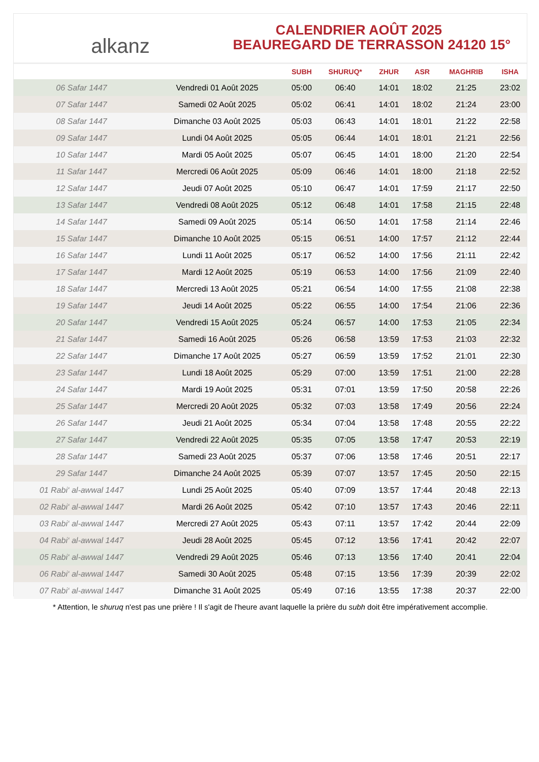alkanz
CALENDRIER AOÛT 2025
BEAUREGARD DE TERRASSON 24120 15°
| | | SUBH | SHURUQ* | ZHUR | ASR | MAGHRIB | ISHA |
| --- | --- | --- | --- | --- | --- | --- | --- |
| 06 Safar 1447 | Vendredi 01 Août 2025 | 05:00 | 06:40 | 14:01 | 18:02 | 21:25 | 23:02 |
| 07 Safar 1447 | Samedi 02 Août 2025 | 05:02 | 06:41 | 14:01 | 18:02 | 21:24 | 23:00 |
| 08 Safar 1447 | Dimanche 03 Août 2025 | 05:03 | 06:43 | 14:01 | 18:01 | 21:22 | 22:58 |
| 09 Safar 1447 | Lundi 04 Août 2025 | 05:05 | 06:44 | 14:01 | 18:01 | 21:21 | 22:56 |
| 10 Safar 1447 | Mardi 05 Août 2025 | 05:07 | 06:45 | 14:01 | 18:00 | 21:20 | 22:54 |
| 11 Safar 1447 | Mercredi 06 Août 2025 | 05:09 | 06:46 | 14:01 | 18:00 | 21:18 | 22:52 |
| 12 Safar 1447 | Jeudi 07 Août 2025 | 05:10 | 06:47 | 14:01 | 17:59 | 21:17 | 22:50 |
| 13 Safar 1447 | Vendredi 08 Août 2025 | 05:12 | 06:48 | 14:01 | 17:58 | 21:15 | 22:48 |
| 14 Safar 1447 | Samedi 09 Août 2025 | 05:14 | 06:50 | 14:01 | 17:58 | 21:14 | 22:46 |
| 15 Safar 1447 | Dimanche 10 Août 2025 | 05:15 | 06:51 | 14:00 | 17:57 | 21:12 | 22:44 |
| 16 Safar 1447 | Lundi 11 Août 2025 | 05:17 | 06:52 | 14:00 | 17:56 | 21:11 | 22:42 |
| 17 Safar 1447 | Mardi 12 Août 2025 | 05:19 | 06:53 | 14:00 | 17:56 | 21:09 | 22:40 |
| 18 Safar 1447 | Mercredi 13 Août 2025 | 05:21 | 06:54 | 14:00 | 17:55 | 21:08 | 22:38 |
| 19 Safar 1447 | Jeudi 14 Août 2025 | 05:22 | 06:55 | 14:00 | 17:54 | 21:06 | 22:36 |
| 20 Safar 1447 | Vendredi 15 Août 2025 | 05:24 | 06:57 | 14:00 | 17:53 | 21:05 | 22:34 |
| 21 Safar 1447 | Samedi 16 Août 2025 | 05:26 | 06:58 | 13:59 | 17:53 | 21:03 | 22:32 |
| 22 Safar 1447 | Dimanche 17 Août 2025 | 05:27 | 06:59 | 13:59 | 17:52 | 21:01 | 22:30 |
| 23 Safar 1447 | Lundi 18 Août 2025 | 05:29 | 07:00 | 13:59 | 17:51 | 21:00 | 22:28 |
| 24 Safar 1447 | Mardi 19 Août 2025 | 05:31 | 07:01 | 13:59 | 17:50 | 20:58 | 22:26 |
| 25 Safar 1447 | Mercredi 20 Août 2025 | 05:32 | 07:03 | 13:58 | 17:49 | 20:56 | 22:24 |
| 26 Safar 1447 | Jeudi 21 Août 2025 | 05:34 | 07:04 | 13:58 | 17:48 | 20:55 | 22:22 |
| 27 Safar 1447 | Vendredi 22 Août 2025 | 05:35 | 07:05 | 13:58 | 17:47 | 20:53 | 22:19 |
| 28 Safar 1447 | Samedi 23 Août 2025 | 05:37 | 07:06 | 13:58 | 17:46 | 20:51 | 22:17 |
| 29 Safar 1447 | Dimanche 24 Août 2025 | 05:39 | 07:07 | 13:57 | 17:45 | 20:50 | 22:15 |
| 01 Rabi‘ al-awwal 1447 | Lundi 25 Août 2025 | 05:40 | 07:09 | 13:57 | 17:44 | 20:48 | 22:13 |
| 02 Rabi‘ al-awwal 1447 | Mardi 26 Août 2025 | 05:42 | 07:10 | 13:57 | 17:43 | 20:46 | 22:11 |
| 03 Rabi‘ al-awwal 1447 | Mercredi 27 Août 2025 | 05:43 | 07:11 | 13:57 | 17:42 | 20:44 | 22:09 |
| 04 Rabi‘ al-awwal 1447 | Jeudi 28 Août 2025 | 05:45 | 07:12 | 13:56 | 17:41 | 20:42 | 22:07 |
| 05 Rabi‘ al-awwal 1447 | Vendredi 29 Août 2025 | 05:46 | 07:13 | 13:56 | 17:40 | 20:41 | 22:04 |
| 06 Rabi‘ al-awwal 1447 | Samedi 30 Août 2025 | 05:48 | 07:15 | 13:56 | 17:39 | 20:39 | 22:02 |
| 07 Rabi‘ al-awwal 1447 | Dimanche 31 Août 2025 | 05:49 | 07:16 | 13:55 | 17:38 | 20:37 | 22:00 |
* Attention, le shuruq n'est pas une prière ! Il s'agit de l'heure avant laquelle la prière du subh doit être impérativement accomplie.